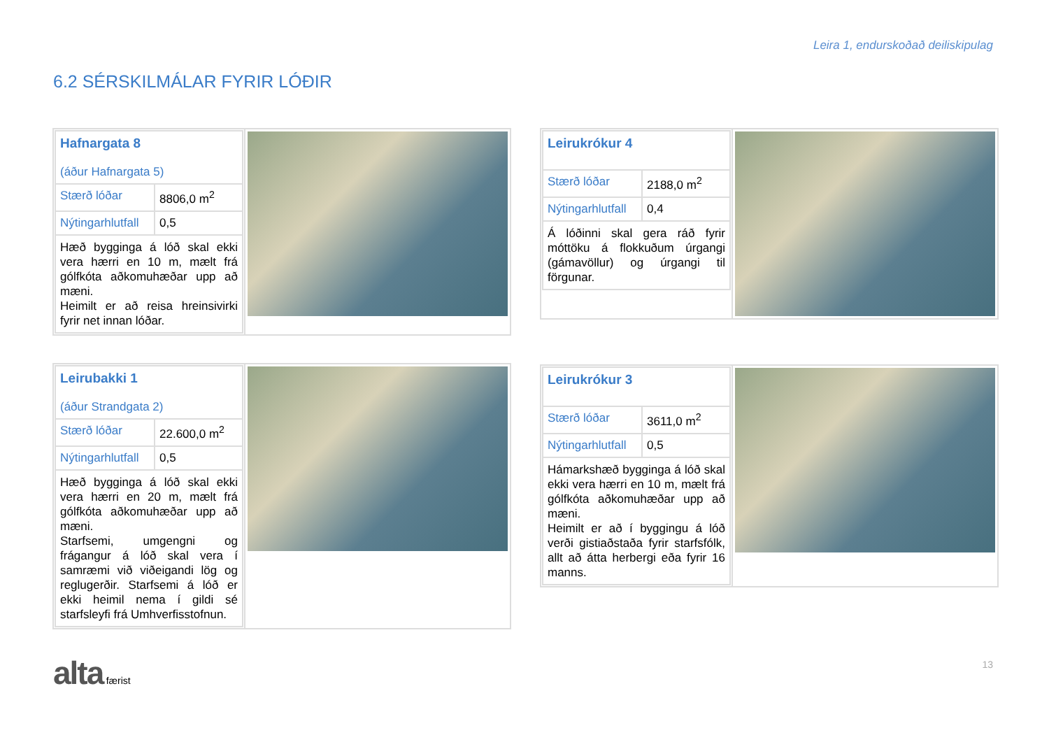Leira 1, endurskoðað deiliskipulag
6.2 SÉRSKILMÁLAR FYRIR LÓÐIR
| / Hafnargata 8 (áður Hafnargata 5) / / / Stærð lóðar / 8806,0 m<sup>2</sup> / / Nýtingarhlutfall / 0,5 / / Hæð bygginga á lóð skal ekki vera hærri en 10 m, mælt frá gólfkóta aðkomuhæðar upp að mæni. Heimilt er að reisa hreinsivirki fyrir net innan lóðar. / / | |
| / Leirukrókur 4 / / / Stærð lóðar / 2188,0 m<sup>2</sup> / / Nýtingarhlutfall / 0,4 / / Á lóðinni skal gera ráð fyrir móttöku á flokkuðum úrgangi (gámavöllur) og úrgangi til förgunar. / / | |
| / Leirubakki 1 (áður Strandgata 2) / / / Stærð lóðar / 22.600,0 m<sup>2</sup> / / Nýtingarhlutfall / 0,5 / / Hæð bygginga á lóð skal ekki vera hærri en 20 m, mælt frá gólfkóta aðkomuhæðar upp að mæni. Starfsemi, umgengni og frágangur á lóð skal vera í samræmi við viðeigandi lög og reglugerðir. Starfsemi á lóð er ekki heimil nema í gildi sé starfsleyfi frá Umhverfisstofnun. / / | |
| / Leirukrókur 3 / / / Stærð lóðar / 3611,0 m<sup>2</sup> / / Nýtingarhlutfall / 0,5 / / Hámarkshæð bygginga á lóð skal ekki vera hærri en 10 m, mælt frá gólfkóta aðkomuhæðar upp að mæni. Heimilt er að í byggingu á lóð verði gistiaðstaða fyrir starfsfólk, allt að átta herbergi eða fyrir 16 manns. / / | |
alta færist 13